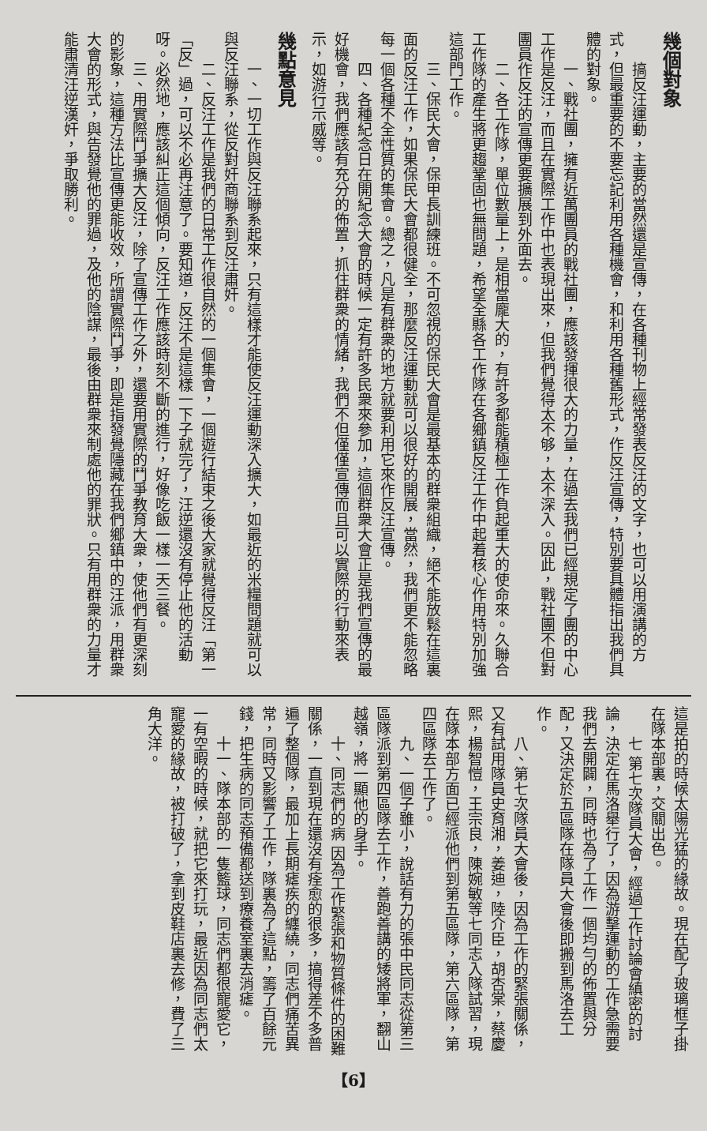幾個對象
搞反汪運動，主要的當然還是宣傳，在各種刊物上經常發表反汪的文字，也可以用演講的方式，但最重要的不要忘記利用各種機會，和利用各種舊形式，作反汪宣傳，特別要具體指出我們具體的對象。
一、戰社團，擁有近萬團員的戰社團，應該發揮很大的力量，在過去我們已經規定了團的中心工作是反汪，而且在實際工作中也表現出來，但我們覺得太不够，太不深入。因此，戰社團不但對團員作反汪的宣傳更要擴展到外面去。
二、各工作隊，單位數量上，是相當龐大的，有許多都能積極工作負起重大的使命來。久聯合工作隊的產生將更趨鞏固也無問題，希望全縣各工作隊在各鄉鎮反汪工作中起着核心作用特別加強這部門工作。
三、保民大會，保甲長訓練班。不可忽視的保民大會是最基本的群衆組織，絕不能放鬆在這裏面的反汪工作，如果保民大會都很健全，那麼反汪運動就可以很好的開展，當然，我們更不能忽略每一個各種不全性質的集會。總之，凡是有群衆的地方就要利用它來作反汪宣傳。
四、各種紀念日在開紀念大會的時候一定有許多民衆來參加，這個群衆大會正是我們宣傳的最好機會，我們應該有充分的佈置，抓住群衆的情緒，我們不但僅僅宣傳而且可以實際的行動來表示，如游行示威等。
幾點意見
一、一切工作與反汪聯系起來，只有這樣才能使反汪運動深入擴大，如最近的米糧問題就可以與反汪聯系，從反對奸商聯系到反汪肅奸。
二、反汪工作是我們的日常工作很自然的一個集會，一個遊行結束之後大家就覺得反汪「第一「反」過，可以不必再注意了。要知道，反汪不是這樣一下子就完了，汪逆還沒有停止他的活動呀。必然地，應該糾正這個傾向，反汪工作應該時刻不斷的進行，好像吃飯一樣一天三餐。
三、用實際鬥爭擴大反汪，除了宣傳工作之外，還要用實際的鬥爭教育大衆，使他們有更深刻的影象，這種方法比宣傳更能收效，所謂實際鬥爭，即是指發覺隱藏在我們鄉鎮中的汪派，用群衆大會的形式，與告發覺他的罪過，及他的陰謀，最後由群衆來制處他的罪狀。只有用群衆的力量才能肅清汪逆漢奸，爭取勝利。
這是拍的時候太陽光猛的緣故。現在配了玻璃框子掛在隊本部裏，交關出色。
七 第七次隊員大會，經過工作討論會縝密的討論，決定在馬洛舉行了，因為游擊運動的工作急需要我們去開闢，同時也為了工作一個均勻的佈置與分配，又決定於五區隊在隊員大會後即搬到馬洛去工作。
八、第七次隊員大會後，因為工作的緊張關係，又有試用隊員史育湘，姜迪，陸介臣，胡杏棠，蔡慶熙，楊智愷，王宗良，陳婉敏等七同志入隊試習，現在隊本部方面已經派他們到第五區隊，第六區隊，第四區隊去工作了。
九、一個子雖小，說話有力的張中民同志從第三區隊派到第四區隊去工作，善跑善講的矮將軍，翻山越嶺，將一顯他的身手。
十、同志們的病 因為工作緊張和物質條件的困難關係，一直到現在還沒有痊愈的很多，搞得差不多普遍了整個隊，最加上長期瘧疾的纏繞，同志們痛苦異常，同時又影響了工作，隊裏為了這點，籌了百餘元錢，把生病的同志預備都送到療養室裏去消瘧。
十一、隊本部的一隻籃球，同志們都很寵愛它，一有空暇的時候，就把它來打玩，最近因為同志們太寵愛的緣故，被打破了，拿到皮鞋店裏去修，費了三角大洋。
【6】